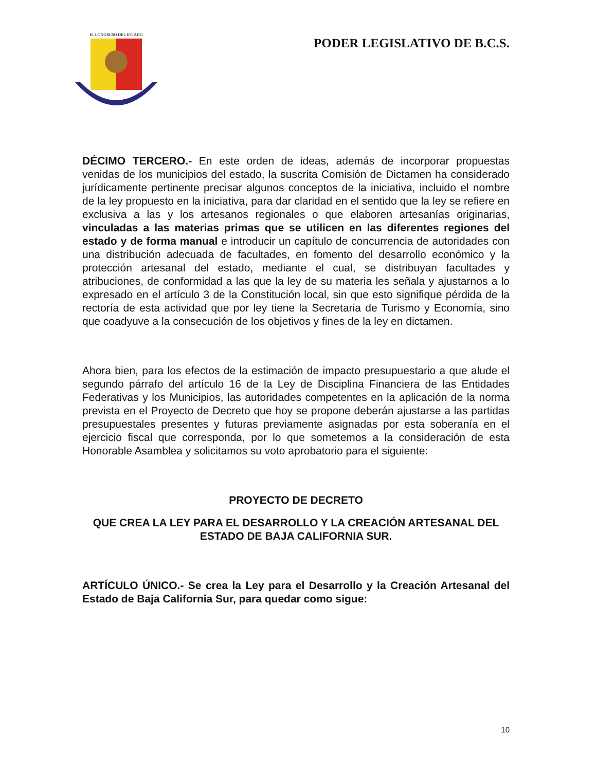H. CONGRESO DEL ESTADO
PODER LEGISLATIVO DE B.C.S.
DÉCIMO TERCERO.- En este orden de ideas, además de incorporar propuestas venidas de los municipios del estado, la suscrita Comisión de Dictamen ha considerado jurídicamente pertinente precisar algunos conceptos de la iniciativa, incluido el nombre de la ley propuesto en la iniciativa, para dar claridad en el sentido que la ley se refiere en exclusiva a las y los artesanos regionales o que elaboren artesanías originarias, vinculadas a las materias primas que se utilicen en las diferentes regiones del estado y de forma manual e introducir un capítulo de concurrencia de autoridades con una distribución adecuada de facultades, en fomento del desarrollo económico y la protección artesanal del estado, mediante el cual, se distribuyan facultades y atribuciones, de conformidad a las que la ley de su materia les señala y ajustarnos a lo expresado en el artículo 3 de la Constitución local, sin que esto signifique pérdida de la rectoría de esta actividad que por ley tiene la Secretaria de Turismo y Economía, sino que coadyuve a la consecución de los objetivos y fines de la ley en dictamen.
Ahora bien, para los efectos de la estimación de impacto presupuestario a que alude el segundo párrafo del artículo 16 de la Ley de Disciplina Financiera de las Entidades Federativas y los Municipios, las autoridades competentes en la aplicación de la norma prevista en el Proyecto de Decreto que hoy se propone deberán ajustarse a las partidas presupuestales presentes y futuras previamente asignadas por esta soberanía en el ejercicio fiscal que corresponda, por lo que sometemos a la consideración de esta Honorable Asamblea y solicitamos su voto aprobatorio para el siguiente:
PROYECTO DE DECRETO
QUE CREA LA LEY PARA EL DESARROLLO Y LA CREACIÓN ARTESANAL DEL ESTADO DE BAJA CALIFORNIA SUR.
ARTÍCULO ÚNICO.- Se crea la Ley para el Desarrollo y la Creación Artesanal del Estado de Baja California Sur, para quedar como sigue:
10